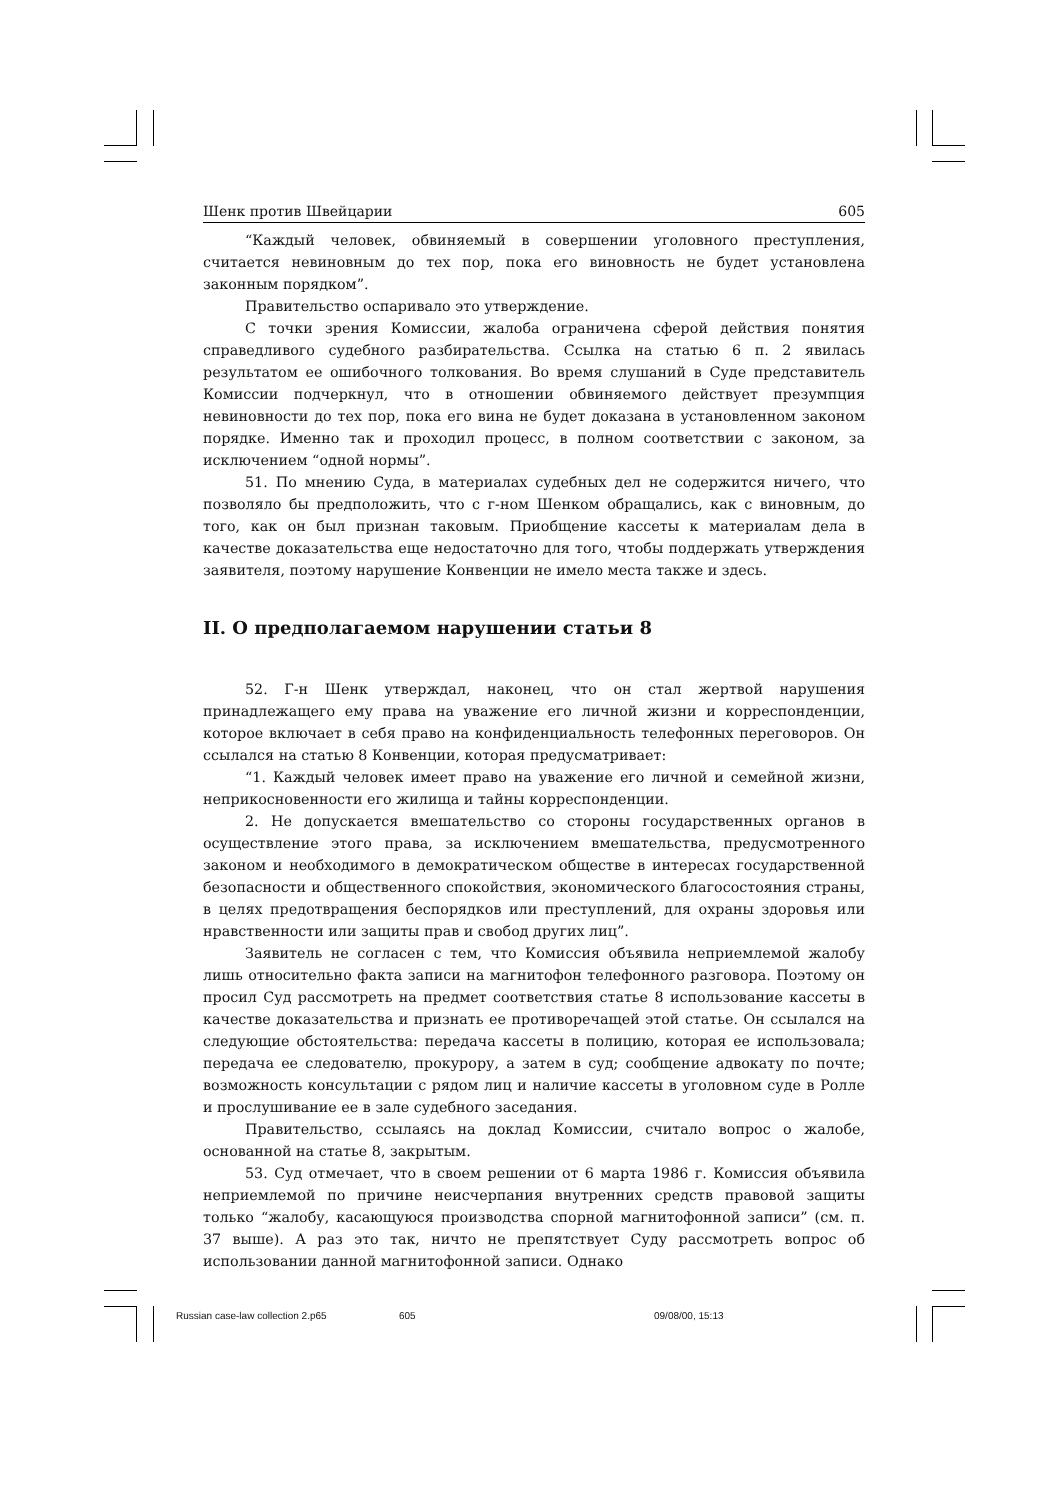Шенк против Швейцарии 605
“Каждый человек, обвиняемый в совершении уголовного преступления, считается невиновным до тех пор, пока его виновность не будет установлена законным порядком”.
Правительство оспаривало это утверждение.
С точки зрения Комиссии, жалоба ограничена сферой действия понятия справедливого судебного разбирательства. Ссылка на статью 6 п. 2 явилась результатом ее ошибочного толкования. Во время слушаний в Суде представитель Комиссии подчеркнул, что в отношении обвиняемого действует презумпция невиновности до тех пор, пока его вина не будет доказана в установленном законом порядке. Именно так и проходил процесс, в полном соответствии с законом, за исключением “одной нормы”.
51. По мнению Суда, в материалах судебных дел не содержится ничего, что позволяло бы предположить, что с г-ном Шенком обращались, как с виновным, до того, как он был признан таковым. Приобщение кассеты к материалам дела в качестве доказательства еще недостаточно для того, чтобы поддержать утверждения заявителя, поэтому нарушение Конвенции не имело места также и здесь.
II. О предполагаемом нарушении статьи 8
52. Г-н Шенк утверждал, наконец, что он стал жертвой нарушения принадлежащего ему права на уважение его личной жизни и корреспонденции, которое включает в себя право на конфиденциальность телефонных переговоров. Он ссылался на статью 8 Конвенции, которая предусматривает:
“1. Каждый человек имеет право на уважение его личной и семейной жизни, неприкосновенности его жилища и тайны корреспонденции.
2. Не допускается вмешательство со стороны государственных органов в осуществление этого права, за исключением вмешательства, предусмотренного законом и необходимого в демократическом обществе в интересах государственной безопасности и общественного спокойствия, экономического благосостояния страны, в целях предотвращения беспорядков или преступлений, для охраны здоровья или нравственности или защиты прав и свобод других лиц”.
Заявитель не согласен с тем, что Комиссия объявила неприемлемой жалобу лишь относительно факта записи на магнитофон телефонного разговора. Поэтому он просил Суд рассмотреть на предмет соответствия статье 8 использование кассеты в качестве доказательства и признать ее противоречащей этой статье. Он ссылался на следующие обстоятельства: передача кассеты в полицию, которая ее использовала; передача ее следователю, прокурору, а затем в суд; сообщение адвокату по почте; возможность консультации с рядом лиц и наличие кассеты в уголовном суде в Ролле и прослушивание ее в зале судебного заседания.
Правительство, ссылаясь на доклад Комиссии, считало вопрос о жалобе, основанной на статье 8, закрытым.
53. Суд отмечает, что в своем решении от 6 марта 1986 г. Комиссия объявила неприемлемой по причине неисчерпания внутренних средств правовой защиты только “жалобу, касающуюся производства спорной магнитофонной записи” (см. п. 37 выше). А раз это так, ничто не препятствует Суду рассмотреть вопрос об использовании данной магнитофонной записи. Однако
Russian case-law collection 2.p65 605 09/08/00, 15:13